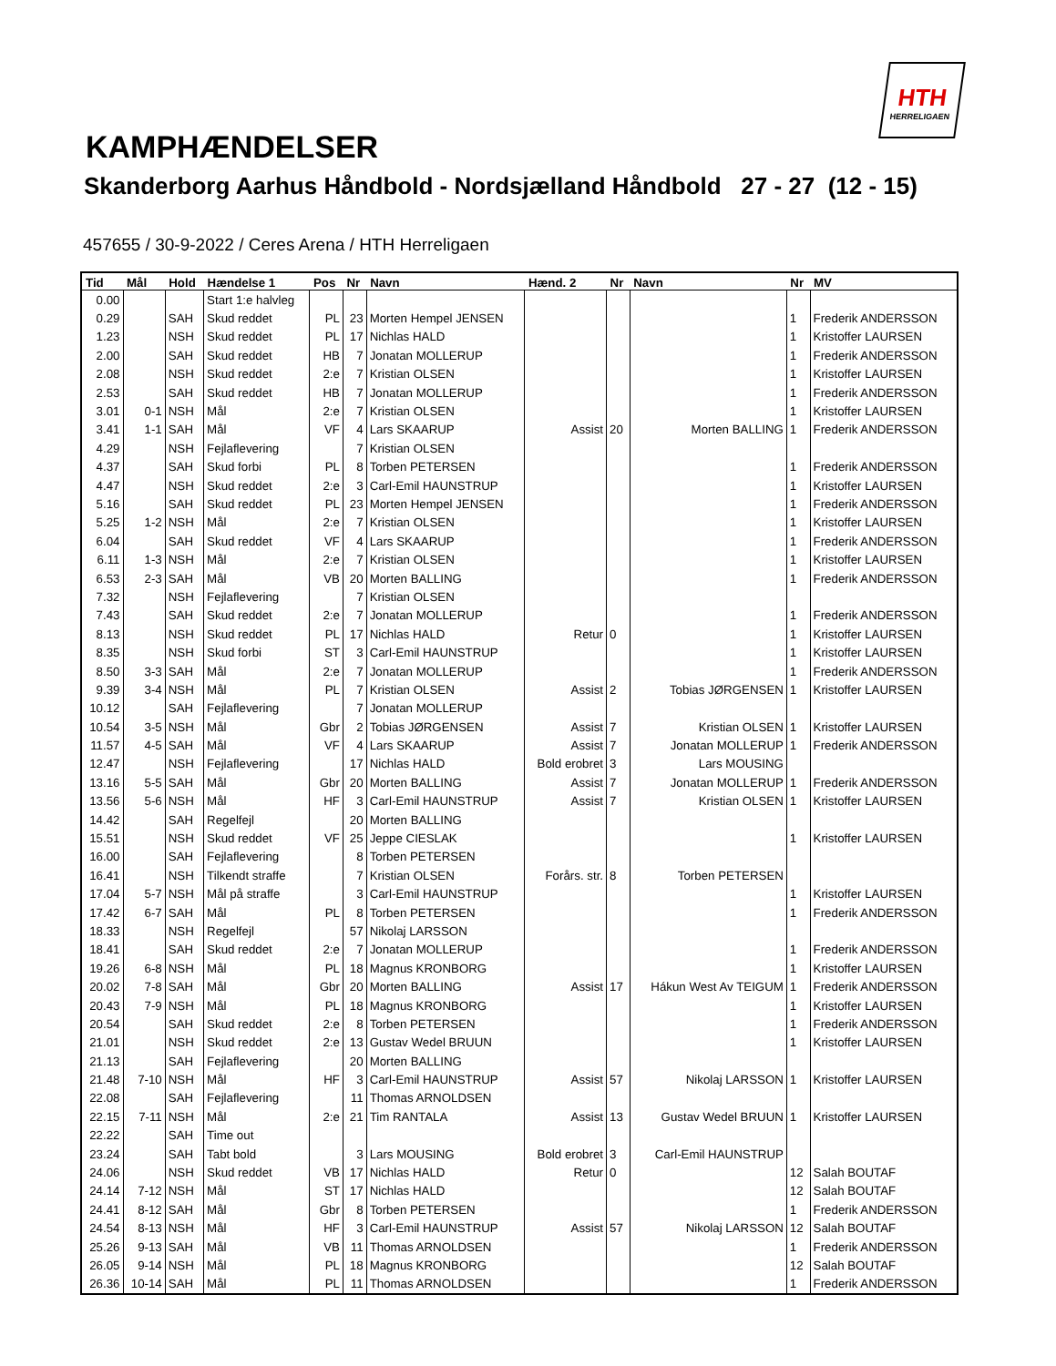HTH
HERRELIGAEN
KAMPHÆNDELSER
Skanderborg Aarhus Håndbold - Nordsjælland Håndbold 27 - 27 (12 - 15)
457655 / 30-9-2022 / Ceres Arena / HTH Herreligaen
| Tid | Mål | Hold | Hændelse 1 | Pos | Nr | Navn | Hænd. 2 | Nr | Navn | Nr | MV |
| --- | --- | --- | --- | --- | --- | --- | --- | --- | --- | --- | --- |
| 0.00 | | | Start 1:e halvleg | | | | | | | | |
| 0.29 | | SAH | Skud reddet | PL | 23 | Morten Hempel JENSEN | | | | 1 | Frederik ANDERSSON |
| 1.23 | | NSH | Skud reddet | PL | 17 | Nichlas HALD | | | | 1 | Kristoffer LAURSEN |
| 2.00 | | SAH | Skud reddet | HB | 7 | Jonatan MOLLERUP | | | | 1 | Frederik ANDERSSON |
| 2.08 | | NSH | Skud reddet | 2:e | 7 | Kristian OLSEN | | | | 1 | Kristoffer LAURSEN |
| 2.53 | | SAH | Skud reddet | HB | 7 | Jonatan MOLLERUP | | | | 1 | Frederik ANDERSSON |
| 3.01 | 0-1 | NSH | Mål | 2:e | 7 | Kristian OLSEN | | | | 1 | Kristoffer LAURSEN |
| 3.41 | 1-1 | SAH | Mål | VF | 4 | Lars SKAARUP | Assist | 20 | Morten BALLING | 1 | Frederik ANDERSSON |
| 4.29 | | NSH | Fejlaflevering | | 7 | Kristian OLSEN | | | | | |
| 4.37 | | SAH | Skud forbi | PL | 8 | Torben PETERSEN | | | | 1 | Frederik ANDERSSON |
| 4.47 | | NSH | Skud reddet | 2:e | 3 | Carl-Emil HAUNSTRUP | | | | 1 | Kristoffer LAURSEN |
| 5.16 | | SAH | Skud reddet | PL | 23 | Morten Hempel JENSEN | | | | 1 | Frederik ANDERSSON |
| 5.25 | 1-2 | NSH | Mål | 2:e | 7 | Kristian OLSEN | | | | 1 | Kristoffer LAURSEN |
| 6.04 | | SAH | Skud reddet | VF | 4 | Lars SKAARUP | | | | 1 | Frederik ANDERSSON |
| 6.11 | 1-3 | NSH | Mål | 2:e | 7 | Kristian OLSEN | | | | 1 | Kristoffer LAURSEN |
| 6.53 | 2-3 | SAH | Mål | VB | 20 | Morten BALLING | | | | 1 | Frederik ANDERSSON |
| 7.32 | | NSH | Fejlaflevering | | 7 | Kristian OLSEN | | | | | |
| 7.43 | | SAH | Skud reddet | 2:e | 7 | Jonatan MOLLERUP | | | | 1 | Frederik ANDERSSON |
| 8.13 | | NSH | Skud reddet | PL | 17 | Nichlas HALD | Retur | 0 | | 1 | Kristoffer LAURSEN |
| 8.35 | | NSH | Skud forbi | ST | 3 | Carl-Emil HAUNSTRUP | | | | 1 | Kristoffer LAURSEN |
| 8.50 | 3-3 | SAH | Mål | 2:e | 7 | Jonatan MOLLERUP | | | | 1 | Frederik ANDERSSON |
| 9.39 | 3-4 | NSH | Mål | PL | 7 | Kristian OLSEN | Assist | 2 | Tobias JØRGENSEN | 1 | Kristoffer LAURSEN |
| 10.12 | | SAH | Fejlaflevering | | 7 | Jonatan MOLLERUP | | | | | |
| 10.54 | 3-5 | NSH | Mål | Gbr | 2 | Tobias JØRGENSEN | Assist | 7 | Kristian OLSEN | 1 | Kristoffer LAURSEN |
| 11.57 | 4-5 | SAH | Mål | VF | 4 | Lars SKAARUP | Assist | 7 | Jonatan MOLLERUP | 1 | Frederik ANDERSSON |
| 12.47 | | NSH | Fejlaflevering | | 17 | Nichlas HALD | Bold erobret | 3 | Lars MOUSING | | |
| 13.16 | 5-5 | SAH | Mål | Gbr | 20 | Morten BALLING | Assist | 7 | Jonatan MOLLERUP | 1 | Frederik ANDERSSON |
| 13.56 | 5-6 | NSH | Mål | HF | 3 | Carl-Emil HAUNSTRUP | Assist | 7 | Kristian OLSEN | 1 | Kristoffer LAURSEN |
| 14.42 | | SAH | Regelfejl | | 20 | Morten BALLING | | | | | |
| 15.51 | | NSH | Skud reddet | VF | 25 | Jeppe CIESLAK | | | | 1 | Kristoffer LAURSEN |
| 16.00 | | SAH | Fejlaflevering | | 8 | Torben PETERSEN | | | | | |
| 16.41 | | NSH | Tilkendt straffe | | 7 | Kristian OLSEN | Forårs. str. | 8 | Torben PETERSEN | | |
| 17.04 | 5-7 | NSH | Mål på straffe | | 3 | Carl-Emil HAUNSTRUP | | | | 1 | Kristoffer LAURSEN |
| 17.42 | 6-7 | SAH | Mål | PL | 8 | Torben PETERSEN | | | | 1 | Frederik ANDERSSON |
| 18.33 | | NSH | Regelfejl | | 57 | Nikolaj LARSSON | | | | | |
| 18.41 | | SAH | Skud reddet | 2:e | 7 | Jonatan MOLLERUP | | | | 1 | Frederik ANDERSSON |
| 19.26 | 6-8 | NSH | Mål | PL | 18 | Magnus KRONBORG | | | | 1 | Kristoffer LAURSEN |
| 20.02 | 7-8 | SAH | Mål | Gbr | 20 | Morten BALLING | Assist | 17 | Hákun West Av TEIGUM | 1 | Frederik ANDERSSON |
| 20.43 | 7-9 | NSH | Mål | PL | 18 | Magnus KRONBORG | | | | 1 | Kristoffer LAURSEN |
| 20.54 | | SAH | Skud reddet | 2:e | 8 | Torben PETERSEN | | | | 1 | Frederik ANDERSSON |
| 21.01 | | NSH | Skud reddet | 2:e | 13 | Gustav Wedel BRUUN | | | | 1 | Kristoffer LAURSEN |
| 21.13 | | SAH | Fejlaflevering | | 20 | Morten BALLING | | | | | |
| 21.48 | 7-10 | NSH | Mål | HF | 3 | Carl-Emil HAUNSTRUP | Assist | 57 | Nikolaj LARSSON | 1 | Kristoffer LAURSEN |
| 22.08 | | SAH | Fejlaflevering | | 11 | Thomas ARNOLDSEN | | | | | |
| 22.15 | 7-11 | NSH | Mål | 2:e | 21 | Tim RANTALA | Assist | 13 | Gustav Wedel BRUUN | 1 | Kristoffer LAURSEN |
| 22.22 | | SAH | Time out | | | | | | | | |
| 23.24 | | SAH | Tabt bold | | 3 | Lars MOUSING | Bold erobret | 3 | Carl-Emil HAUNSTRUP | | |
| 24.06 | | NSH | Skud reddet | VB | 17 | Nichlas HALD | Retur | 0 | | 12 | Salah BOUTAF |
| 24.14 | 7-12 | NSH | Mål | ST | 17 | Nichlas HALD | | | | 12 | Salah BOUTAF |
| 24.41 | 8-12 | SAH | Mål | Gbr | 8 | Torben PETERSEN | | | | 1 | Frederik ANDERSSON |
| 24.54 | 8-13 | NSH | Mål | HF | 3 | Carl-Emil HAUNSTRUP | Assist | 57 | Nikolaj LARSSON | 12 | Salah BOUTAF |
| 25.26 | 9-13 | SAH | Mål | VB | 11 | Thomas ARNOLDSEN | | | | 1 | Frederik ANDERSSON |
| 26.05 | 9-14 | NSH | Mål | PL | 18 | Magnus KRONBORG | | | | 12 | Salah BOUTAF |
| 26.36 | 10-14 | SAH | Mål | PL | 11 | Thomas ARNOLDSEN | | | | 1 | Frederik ANDERSSON |